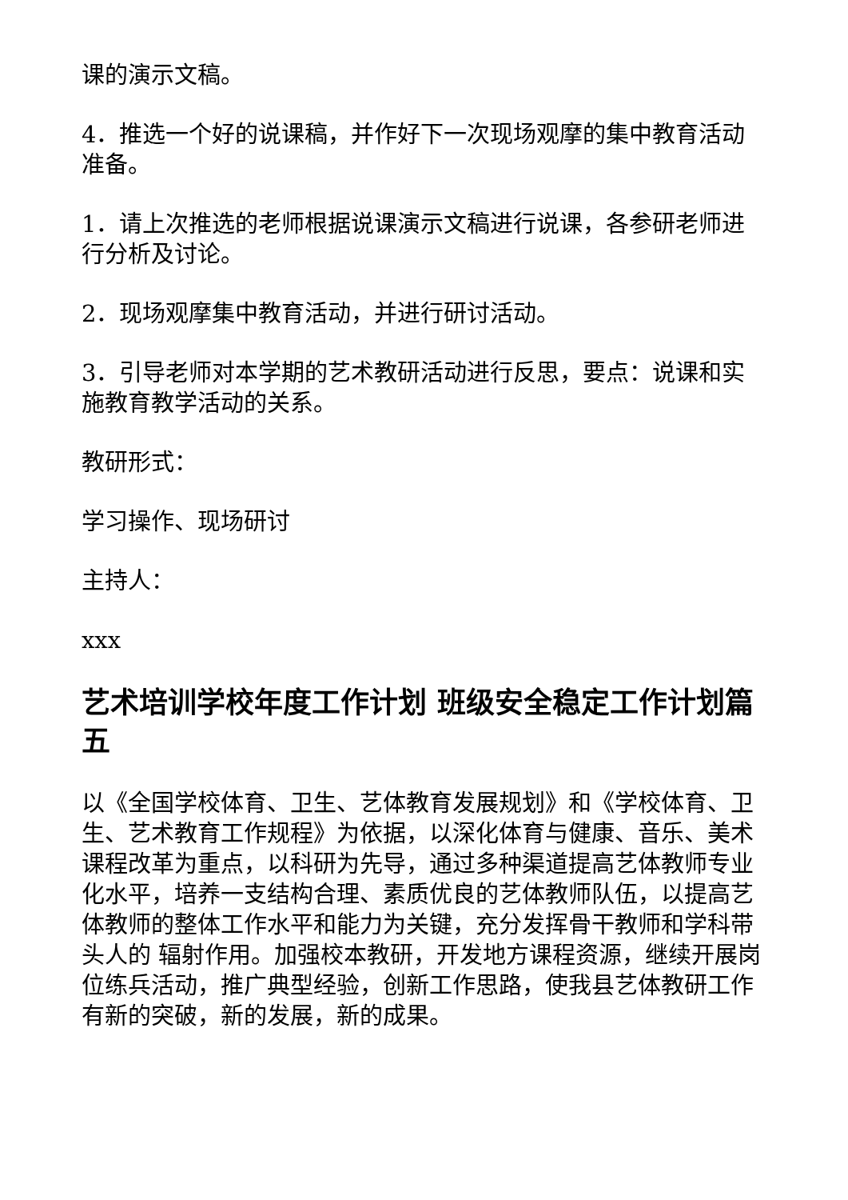课的演示文稿。
4．推选一个好的说课稿，并作好下一次现场观摩的集中教育活动准备。
1．请上次推选的老师根据说课演示文稿进行说课，各参研老师进行分析及讨论。
2．现场观摩集中教育活动，并进行研讨活动。
3．引导老师对本学期的艺术教研活动进行反思，要点：说课和实施教育教学活动的关系。
教研形式：
学习操作、现场研讨
主持人：
xxx
艺术培训学校年度工作计划 班级安全稳定工作计划篇五
以《全国学校体育、卫生、艺体教育发展规划》和《学校体育、卫生、艺术教育工作规程》为依据，以深化体育与健康、音乐、美术课程改革为重点，以科研为先导，通过多种渠道提高艺体教师专业化水平，培养一支结构合理、素质优良的艺体教师队伍，以提高艺体教师的整体工作水平和能力为关键，充分发挥骨干教师和学科带头人的 辐射作用。加强校本教研，开发地方课程资源，继续开展岗位练兵活动，推广典型经验，创新工作思路，使我县艺体教研工作有新的突破，新的发展，新的成果。